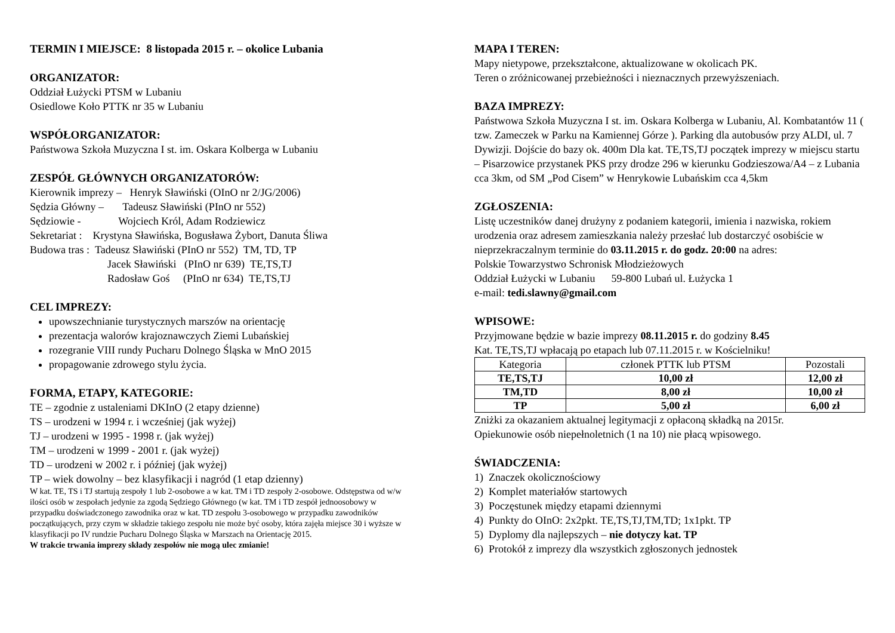TERMIN I MIEJSCE: 8 listopada 2015 r. – okolice Lubania
ORGANIZATOR:
Oddział Łużycki PTSM w Lubaniu
Osiedlowe Koło PTTK nr 35 w Lubaniu
WSPÓŁORGANIZATOR:
Państwowa Szkoła Muzyczna I st. im. Oskara Kolberga w Lubaniu
ZESPÓŁ GŁÓWNYCH ORGANIZATORÓW:
Kierownik imprezy – Henryk Sławiński (OInO nr 2/JG/2006)
Sędzia Główny – Tadeusz Sławiński (PInO nr 552)
Sędziowie - Wojciech Król, Adam Rodziewicz
Sekretariat : Krystyna Sławińska, Bogusława Żybort, Danuta Śliwa
Budowa tras : Tadeusz Sławiński (PInO nr 552) TM, TD, TP
Jacek Sławiński (PInO nr 639) TE,TS,TJ
Radosław Goś (PInO nr 634) TE,TS,TJ
CEL IMPREZY:
upowszechnianie turystycznych marszów na orientację
prezentacja walorów krajoznawczych Ziemi Lubańskiej
rozegranie VIII rundy Pucharu Dolnego Śląska w MnO 2015
propagowanie zdrowego stylu życia.
FORMA, ETAPY, KATEGORIE:
TE – zgodnie z ustaleniami DKInO (2 etapy dzienne)
TS – urodzeni w 1994 r. i wcześniej (jak wyżej)
TJ – urodzeni w 1995 - 1998 r. (jak wyżej)
TM – urodzeni w 1999 - 2001 r. (jak wyżej)
TD – urodzeni w 2002 r. i później (jak wyżej)
TP – wiek dowolny – bez klasyfikacji i nagród (1 etap dzienny)
W kat. TE, TS i TJ startują zespoły 1 lub 2-osobowe a w kat. TM i TD zespoły 2-osobowe. Odstępstwa od w/w ilości osób w zespołach jedynie za zgodą Sędziego Głównego (w kat. TM i TD zespół jednoosobowy w przypadku doświadczonego zawodnika oraz w kat. TD zespołu 3-osobowego w przypadku zawodników początkujących, przy czym w składzie takiego zespołu nie może być osoby, która zajęła miejsce 30 i wyższe w klasyfikacji po IV rundzie Pucharu Dolnego Śląska w Marszach na Orientację 2015.
W trakcie trwania imprezy składy zespołów nie mogą ulec zmianie!
MAPA I TEREN:
Mapy nietypowe, przekształcone, aktualizowane w okolicach PK.
Teren o zróżnicowanej przebieżności i nieznacznych przewyższeniach.
BAZA IMPREZY:
Państwowa Szkoła Muzyczna I st. im. Oskara Kolberga w Lubaniu, Al. Kombatantów 11 ( tzw. Zameczek w Parku na Kamiennej Górze ). Parking dla autobusów przy ALDI, ul. 7 Dywizji. Dojście do bazy ok. 400m Dla kat. TE,TS,TJ początek imprezy w miejscu startu – Pisarzowice przystanek PKS przy drodze 296 w kierunku Godzieszowa/A4 – z Lubania cca 3km, od SM „Pod Cisem” w Henrykowie Lubańskim cca 4,5km
ZGŁOSZENIA:
Listę uczestników danej drużyny z podaniem kategorii, imienia i nazwiska, rokiem urodzenia oraz adresem zamieszkania należy przesłać lub dostarczyć osobiście w nieprzekraczalnym terminie do 03.11.2015 r. do godz. 20:00 na adres:
Polskie Towarzystwo Schronisk Młodzieżowych
Oddział Łużycki w Lubaniu 59-800 Lubań ul. Łużycka 1
e-mail: tedi.slawny@gmail.com
WPISOWE:
Przyjmowane będzie w bazie imprezy 08.11.2015 r. do godziny 8.45
Kat. TE,TS,TJ wpłacają po etapach lub 07.11.2015 r. w Kościelniku!
| Kategoria | członek PTTK lub PTSM | Pozostali |
| --- | --- | --- |
| TE,TS,TJ | 10,00 zł | 12,00 zł |
| TM,TD | 8,00 zł | 10,00 zł |
| TP | 5,00 zł | 6,00 zł |
Zniżki za okazaniem aktualnej legitymacji z opłaconą składką na 2015r.
Opiekunowie osób niepełnoletnich (1 na 10) nie płacą wpisowego.
ŚWIADCZENIA:
1) Znaczek okolicznościowy
2) Komplet materiałów startowych
3) Poczęstunek między etapami dziennymi
4) Punkty do OInO: 2x2pkt. TE,TS,TJ,TM,TD; 1x1pkt. TP
5) Dyplomy dla najlepszych – nie dotyczy kat. TP
6) Protokół z imprezy dla wszystkich zgłoszonych jednostek